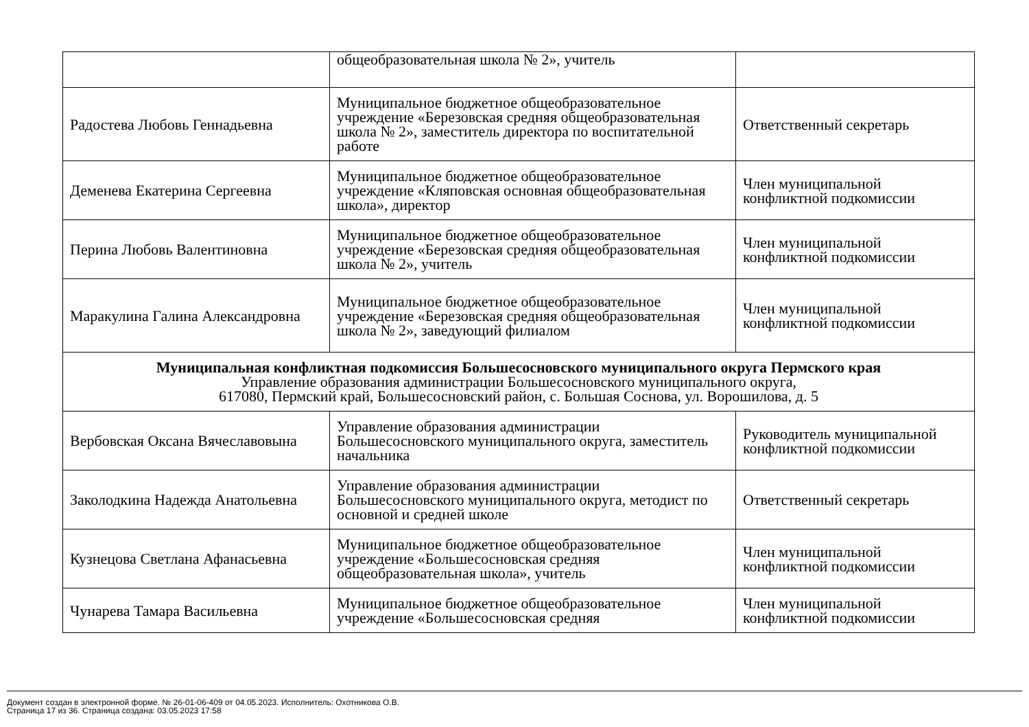| | общеобразовательная школа № 2», учитель | |
| Радостева Любовь Геннадьевна | Муниципальное бюджетное общеобразовательное учреждение «Березовская средняя общеобразовательная школа № 2», заместитель директора по воспитательной работе | Ответственный секретарь |
| Деменева Екатерина Сергеевна | Муниципальное бюджетное общеобразовательное учреждение «Кляповская основная общеобразовательная школа», директор | Член муниципальной конфликтной подкомиссии |
| Перина Любовь Валентиновна | Муниципальное бюджетное общеобразовательное учреждение «Березовская средняя общеобразовательная школа № 2», учитель | Член муниципальной конфликтной подкомиссии |
| Маракулина Галина Александровна | Муниципальное бюджетное общеобразовательное учреждение «Березовская средняя общеобразовательная школа № 2», заведующий филиалом | Член муниципальной конфликтной подкомиссии |
| Муниципальная конфликтная подкомиссия Большесосновского муниципального округа Пермского края Управление образования администрации Большесосновского муниципального округа, 617080, Пермский край, Большесосновский район, с. Большая Соснова, ул. Ворошилова, д. 5 | | |
| Вербовская Оксана Вячеславовына | Управление образования администрации Большесосновского муниципального округа, заместитель начальника | Руководитель муниципальной конфликтной подкомиссии |
| Заколодкина Надежда Анатольевна | Управление образования администрации Большесосновского муниципального округа, методист по основной и средней школе | Ответственный секретарь |
| Кузнецова Светлана Афанасьевна | Муниципальное бюджетное общеобразовательное учреждение «Большесосновская средняя общеобразовательная школа», учитель | Член муниципальной конфликтной подкомиссии |
| Чунарева Тамара Васильевна | Муниципальное бюджетное общеобразовательное учреждение «Большесосновская средняя | Член муниципальной конфликтной подкомиссии |
Документ создан в электронной форме. № 26-01-06-409 от 04.05.2023. Исполнитель: Охотникова О.В.
Страница 17 из 36. Страница создана: 03.05.2023 17:58